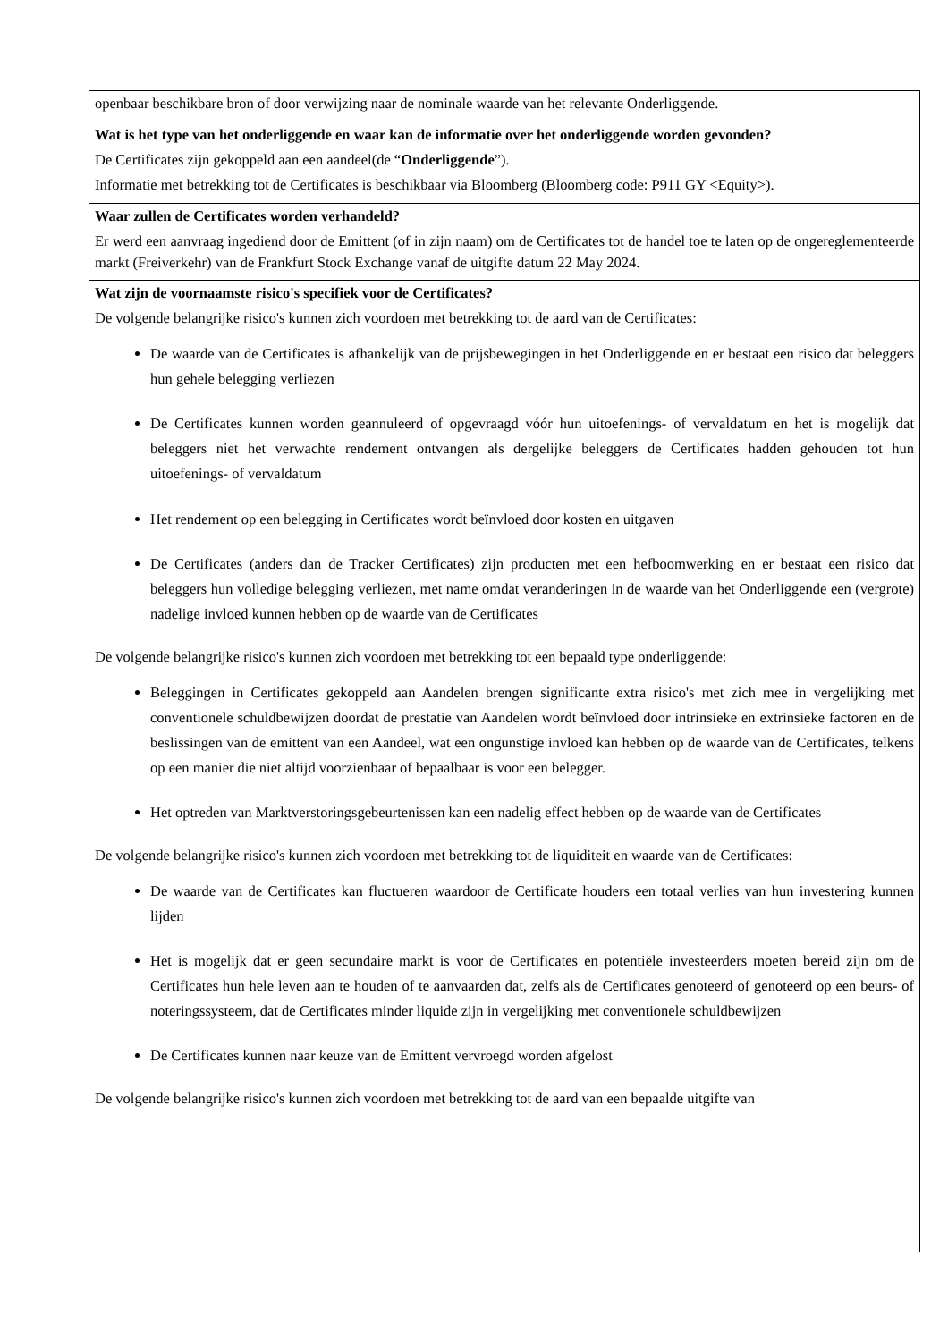| openbaar beschikbare bron of door verwijzing naar de nominale waarde van het relevante Onderliggende. |
| Wat is het type van het onderliggende en waar kan de informatie over het onderliggende worden gevonden? De Certificates zijn gekoppeld aan een aandeel(de “ Onderliggende ”). Informatie met betrekking tot de Certificates is beschikbaar via Bloomberg (Bloomberg code: P911 GY <Equity>). |
| Waar zullen de Certificates worden verhandeld? Er werd een aanvraag ingediend door de Emittent (of in zijn naam) om de Certificates tot de handel toe te laten op de ongereglementeerde markt (Freiverkehr) van de Frankfurt Stock Exchange vanaf de uitgifte datum 22 May 2024. |
| Wat zijn de voornaamste risico's specifiek voor de Certificates? De volgende belangrijke risico's kunnen zich voordoen met betrekking tot de aard van de Certificates: De waarde van de Certificates is afhankelijk van de prijsbewegingen in het Onderliggende en er bestaat een risico dat beleggers hun gehele belegging verliezen De Certificates kunnen worden geannuleerd of opgevraagd vóór hun uitoefenings- of vervaldatum en het is mogelijk dat beleggers niet het verwachte rendement ontvangen als dergelijke beleggers de Certificates hadden gehouden tot hun uitoefenings- of vervaldatum Het rendement op een belegging in Certificates wordt beïnvloed door kosten en uitgaven De Certificates (anders dan de Tracker Certificates) zijn producten met een hefboomwerking en er bestaat een risico dat beleggers hun volledige belegging verliezen, met name omdat veranderingen in de waarde van het Onderliggende een (vergrote) nadelige invloed kunnen hebben op de waarde van de Certificates De volgende belangrijke risico's kunnen zich voordoen met betrekking tot een bepaald type onderliggende: Beleggingen in Certificates gekoppeld aan Aandelen brengen significante extra risico's met zich mee in vergelijking met conventionele schuldbewijzen doordat de prestatie van Aandelen wordt beïnvloed door intrinsieke en extrinsieke factoren en de beslissingen van de emittent van een Aandeel, wat een ongunstige invloed kan hebben op de waarde van de Certificates, telkens op een manier die niet altijd voorzienbaar of bepaalbaar is voor een belegger. Het optreden van Marktverstoringsgebeurtenissen kan een nadelig effect hebben op de waarde van de Certificates De volgende belangrijke risico's kunnen zich voordoen met betrekking tot de liquiditeit en waarde van de Certificates: De waarde van de Certificates kan fluctueren waardoor de Certificate houders een totaal verlies van hun investering kunnen lijden Het is mogelijk dat er geen secundaire markt is voor de Certificates en potentiële investeerders moeten bereid zijn om de Certificates hun hele leven aan te houden of te aanvaarden dat, zelfs als de Certificates genoteerd of genoteerd op een beurs- of noteringssysteem, dat de Certificates minder liquide zijn in vergelijking met conventionele schuldbewijzen De Certificates kunnen naar keuze van de Emittent vervroegd worden afgelost De volgende belangrijke risico's kunnen zich voordoen met betrekking tot de aard van een bepaalde uitgifte van |